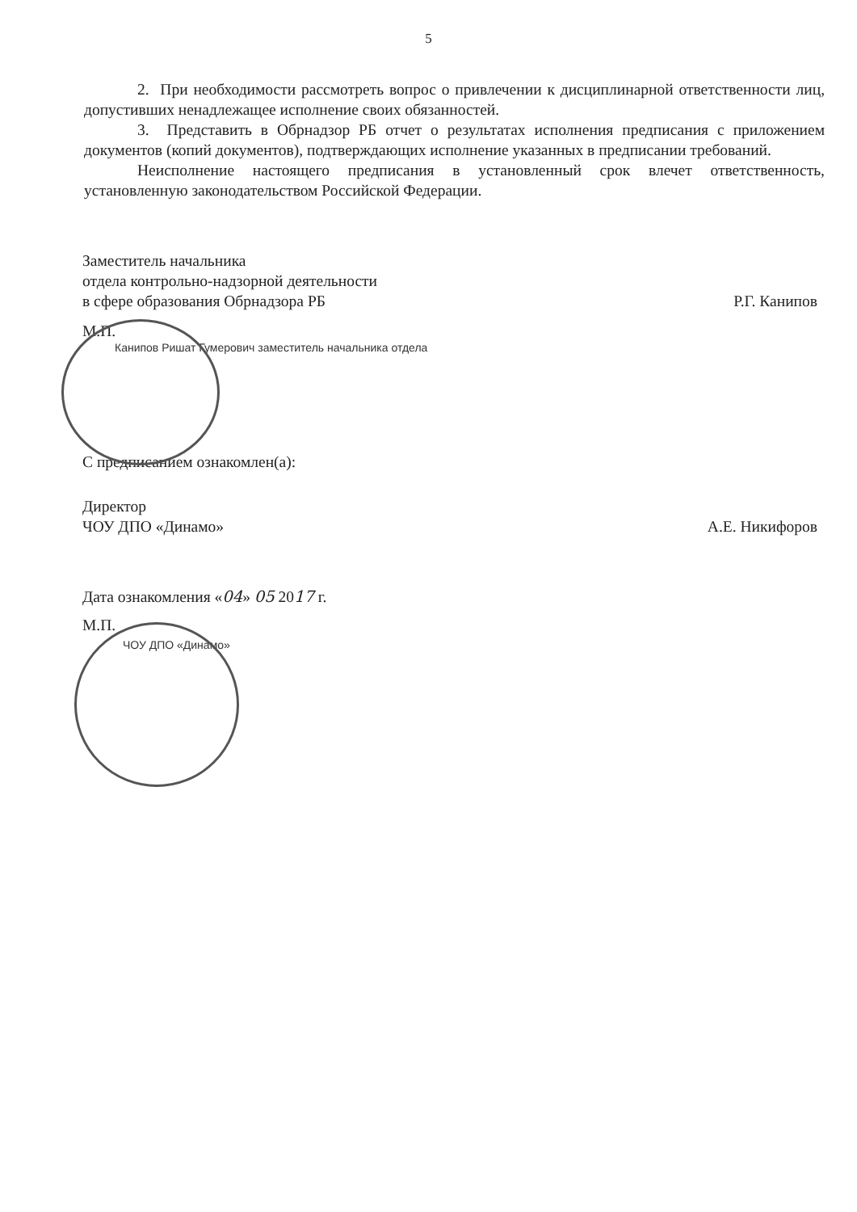5
2. При необходимости рассмотреть вопрос о привлечении к дисциплинарной ответственности лиц, допустивших ненадлежащее исполнение своих обязанностей.
3. Представить в Обрнадзор РБ отчет о результатах исполнения предписания с приложением документов (копий документов), подтверждающих исполнение указанных в предписании требований.
Неисполнение настоящего предписания в установленный срок влечет ответственность, установленную законодательством Российской Федерации.
Заместитель начальника
отдела контрольно-надзорной деятельности
в сфере образования Обрнадзора РБ Р.Г. Канипов
М.П.
Канипов Ришат Гумерович заместитель начальника отдела
С предписанием ознакомлен(а):
Директор
ЧОУ ДПО «Динамо» А.Е. Никифоров
Дата ознакомления «04» 05 2017 г.
М.П.
ЧОУ ДПО «Динамо»